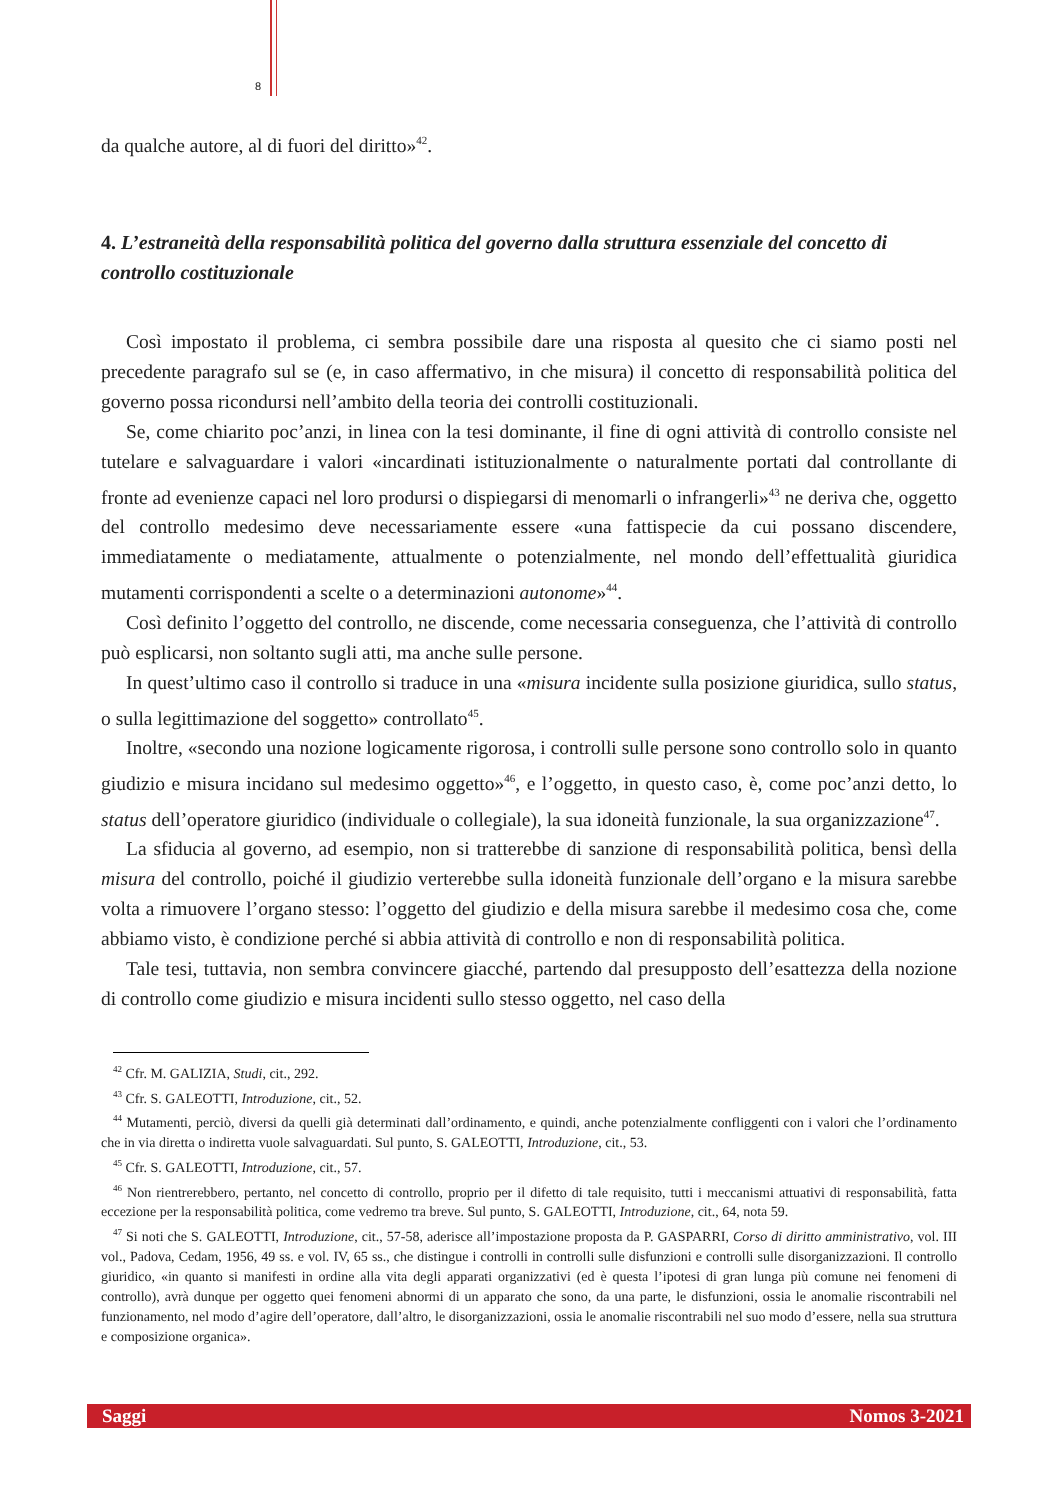8
da qualche autore, al di fuori del diritto»<sup>42</sup>.
4. L’estraneità della responsabilità politica del governo dalla struttura essenziale del concetto di controllo costituzionale
Così impostato il problema, ci sembra possibile dare una risposta al quesito che ci siamo posti nel precedente paragrafo sul se (e, in caso affermativo, in che misura) il concetto di responsabilità politica del governo possa ricondursi nell’ambito della teoria dei controlli costituzionali.
Se, come chiarito poc’anzi, in linea con la tesi dominante, il fine di ogni attività di controllo consiste nel tutelare e salvaguardare i valori «incardinati istituzionalmente o naturalmente portati dal controllante di fronte ad evenienze capaci nel loro prodursi o dispiegarsi di menomarli o infrangerli»<sup>43</sup> ne deriva che, oggetto del controllo medesimo deve necessariamente essere «una fattispecie da cui possano discendere, immediatamente o mediatamente, attualmente o potenzialmente, nel mondo dell’effettualità giuridica mutamenti corrispondenti a scelte o a determinazioni autonome»<sup>44</sup>.
Così definito l’oggetto del controllo, ne discende, come necessaria conseguenza, che l’attività di controllo può esplicarsi, non soltanto sugli atti, ma anche sulle persone.
In quest’ultimo caso il controllo si traduce in una «misura incidente sulla posizione giuridica, sullo status, o sulla legittimazione del soggetto» controllato<sup>45</sup>.
Inoltre, «secondo una nozione logicamente rigorosa, i controlli sulle persone sono controllo solo in quanto giudizio e misura incidano sul medesimo oggetto»<sup>46</sup>, e l’oggetto, in questo caso, è, come poc’anzi detto, lo status dell’operatore giuridico (individuale o collegiale), la sua idoneità funzionale, la sua organizzazione<sup>47</sup>.
La sfiducia al governo, ad esempio, non si tratterebbe di sanzione di responsabilità politica, bensì della misura del controllo, poiché il giudizio verterebbe sulla idoneità funzionale dell’organo e la misura sarebbe volta a rimuovere l’organo stesso: l’oggetto del giudizio e della misura sarebbe il medesimo cosa che, come abbiamo visto, è condizione perché si abbia attività di controllo e non di responsabilità politica.
Tale tesi, tuttavia, non sembra convincere giacché, partendo dal presupposto dell’esattezza della nozione di controllo come giudizio e misura incidenti sullo stesso oggetto, nel caso della
<sup>42</sup> Cfr. M. GALIZIA, Studi, cit., 292.
<sup>43</sup> Cfr. S. GALEOTTI, Introduzione, cit., 52.
<sup>44</sup> Mutamenti, perciò, diversi da quelli già determinati dall’ordinamento, e quindi, anche potenzialmente confliggenti con i valori che l’ordinamento che in via diretta o indiretta vuole salvaguardati. Sul punto, S. GALEOTTI, Introduzione, cit., 53.
<sup>45</sup> Cfr. S. GALEOTTI, Introduzione, cit., 57.
<sup>46</sup> Non rientrerebbero, pertanto, nel concetto di controllo, proprio per il difetto di tale requisito, tutti i meccanismi attuativi di responsabilità, fatta eccezione per la responsabilità politica, come vedremo tra breve. Sul punto, S. GALEOTTI, Introduzione, cit., 64, nota 59.
<sup>47</sup> Si noti che S. GALEOTTI, Introduzione, cit., 57-58, aderisce all’impostazione proposta da P. GASPARRI, Corso di diritto amministrativo, vol. III vol., Padova, Cedam, 1956, 49 ss. e vol. IV, 65 ss., che distingue i controlli in controlli sulle disfunzioni e controlli sulle disorganizzazioni. Il controllo giuridico, «in quanto si manifesti in ordine alla vita degli apparati organizzativi (ed è questa l’ipotesi di gran lunga più comune nei fenomeni di controllo), avrà dunque per oggetto quei fenomeni abnormi di un apparato che sono, da una parte, le disfunzioni, ossia le anomalie riscontrabili nel funzionamento, nel modo d’agire dell’operatore, dall’altro, le disorganizzazioni, ossia le anomalie riscontrabili nel suo modo d’essere, nella sua struttura e composizione organica».
Saggi Nomos 3-2021